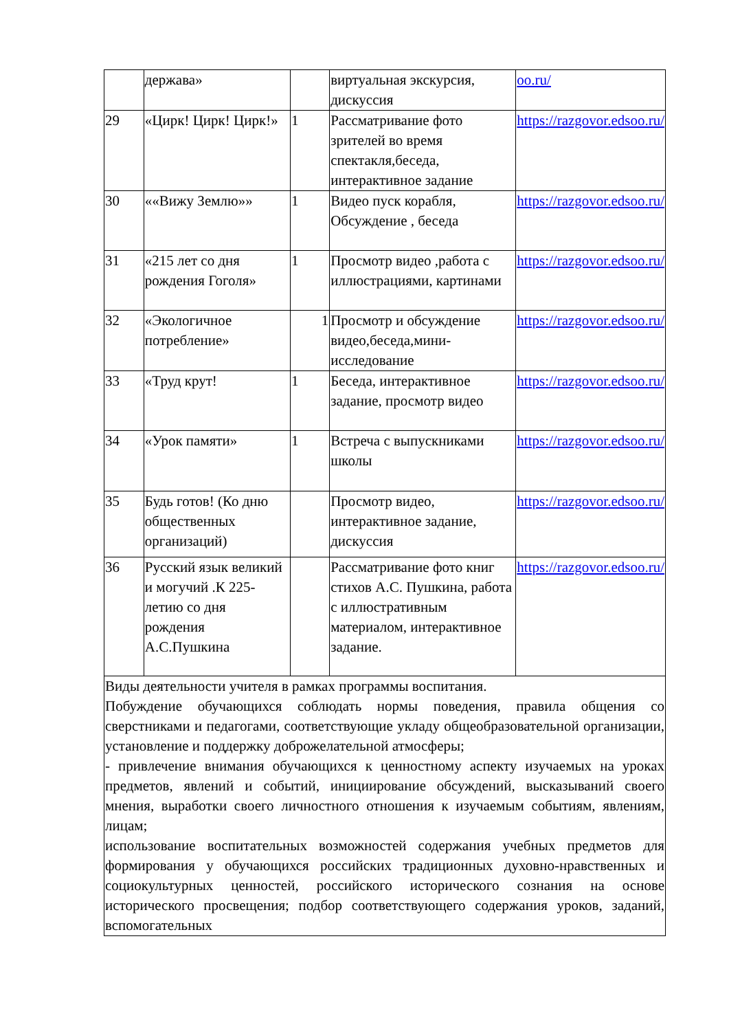| | держава» | | виртуальная экскурсия, дискуссия | oo.ru/ |
| 29 | «Цирк! Цирк! Цирк!» | 1 | Рассматривание фото зрителей во время спектакля,беседа, интерактивное задание | https://razgovor.edsoo.ru/ |
| 30 | ««Вижу Землю»» | 1 | Видео пуск корабля, Обсуждение , беседа | https://razgovor.edsoo.ru/ |
| 31 | «215 лет со дня рождения Гоголя» | 1 | Просмотр видео ,работа с иллюстрациями, картинами | https://razgovor.edsoo.ru/ |
| 32 | «Экологичное потребление» | 1 | Просмотр и обсуждение видео,беседа,мини-исследование | https://razgovor.edsoo.ru/ |
| 33 | «Труд крут! | 1 | Беседа, интерактивное задание, просмотр видео | https://razgovor.edsoo.ru/ |
| 34 | «Урок памяти» | 1 | Встреча с выпускниками школы | https://razgovor.edsoo.ru/ |
| 35 | Будь готов! (Ко дню общественных организаций) | | Просмотр видео, интерактивное задание, дискуссия | https://razgovor.edsoo.ru/ |
| 36 | Русский язык великий и могучий .К 225-летию со дня рождения А.С.Пушкина | | Рассматривание фото книг стихов А.С. Пушкина, работа с иллюстративным материалом, интерактивное задание. | https://razgovor.edsoo.ru/ |
| Виды деятельности учителя в рамках программы воспитания. Побуждение обучающихся соблюдать нормы поведения, правила общения со сверстниками и педагогами, соответствующие укладу общеобразовательной организации, установление и поддержку доброжелательной атмосферы; - привлечение внимания обучающихся к ценностному аспекту изучаемых на уроках предметов, явлений и событий, инициирование обсуждений, высказываний своего мнения, выработки своего личностного отношения к изучаемым событиям, явлениям, лицам; использование воспитательных возможностей содержания учебных предметов для формирования у обучающихся российских традиционных духовно-нравственных и социокультурных ценностей, российского исторического сознания на основе исторического просвещения; подбор соответствующего содержания уроков, заданий, вспомогательных | | | | |